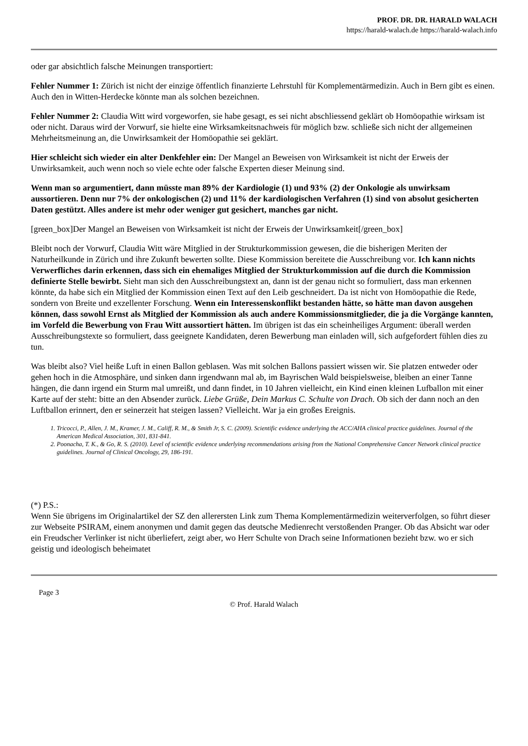PROF. DR. DR. HARALD WALACH
https://harald-walach.de https://harald-walach.info
oder gar absichtlich falsche Meinungen transportiert:
Fehler Nummer 1: Zürich ist nicht der einzige öffentlich finanzierte Lehrstuhl für Komplementärmedizin. Auch in Bern gibt es einen. Auch den in Witten-Herdecke könnte man als solchen bezeichnen.
Fehler Nummer 2: Claudia Witt wird vorgeworfen, sie habe gesagt, es sei nicht abschliessend geklärt ob Homöopathie wirksam ist oder nicht. Daraus wird der Vorwurf, sie hielte eine Wirksamkeitsnachweis für möglich bzw. schließe sich nicht der allgemeinen Mehrheitsmeinung an, die Unwirksamkeit der Homöopathie sei geklärt.
Hier schleicht sich wieder ein alter Denkfehler ein: Der Mangel an Beweisen von Wirksamkeit ist nicht der Erweis der Unwirksamkeit, auch wenn noch so viele echte oder falsche Experten dieser Meinung sind.
Wenn man so argumentiert, dann müsste man 89% der Kardiologie (1) und 93% (2) der Onkologie als unwirksam aussortieren. Denn nur 7% der onkologischen (2) und 11% der kardiologischen Verfahren (1) sind von absolut gesicherten Daten gestützt. Alles andere ist mehr oder weniger gut gesichert, manches gar nicht.
[green_box]Der Mangel an Beweisen von Wirksamkeit ist nicht der Erweis der Unwirksamkeit[/green_box]
Bleibt noch der Vorwurf, Claudia Witt wäre Mitglied in der Strukturkommission gewesen, die die bisherigen Meriten der Naturheilkunde in Zürich und ihre Zukunft bewerten sollte. Diese Kommission bereitete die Ausschreibung vor. Ich kann nichts Verwerfliches darin erkennen, dass sich ein ehemaliges Mitglied der Strukturkommission auf die durch die Kommission definierte Stelle bewirbt. Sieht man sich den Ausschreibungstext an, dann ist der genau nicht so formuliert, dass man erkennen könnte, da habe sich ein Mitglied der Kommission einen Text auf den Leib geschneidert. Da ist nicht von Homöopathie die Rede, sondern von Breite und exzellenter Forschung. Wenn ein Interessenskonflikt bestanden hätte, so hätte man davon ausgehen können, dass sowohl Ernst als Mitglied der Kommission als auch andere Kommissionsmitglieder, die ja die Vorgänge kannten, im Vorfeld die Bewerbung von Frau Witt aussortiert hätten. Im übrigen ist das ein scheinheiliges Argument: überall werden Ausschreibungstexte so formuliert, dass geeignete Kandidaten, deren Bewerbung man einladen will, sich aufgefordert fühlen dies zu tun.
Was bleibt also? Viel heiße Luft in einen Ballon geblasen. Was mit solchen Ballons passiert wissen wir. Sie platzen entweder oder gehen hoch in die Atmosphäre, und sinken dann irgendwann mal ab, im Bayrischen Wald beispielsweise, bleiben an einer Tanne hängen, die dann irgend ein Sturm mal umreißt, und dann findet, in 10 Jahren vielleicht, ein Kind einen kleinen Lufballon mit einer Karte auf der steht: bitte an den Absender zurück. Liebe Grüße, Dein Markus C. Schulte von Drach. Ob sich der dann noch an den Luftballon erinnert, den er seinerzeit hat steigen lassen? Vielleicht. War ja ein großes Ereignis.
1. Tricocci, P., Allen, J. M., Kramer, J. M., Califf, R. M., & Smith Jr, S. C. (2009). Scientific evidence underlying the ACC/AHA clinical practice guidelines. Journal of the American Medical Association, 301, 831-841.
2. Poonacha, T. K., & Go, R. S. (2010). Level of scientific evidence underlying recommendations arising from the National Comprehensive Cancer Network clinical practice guidelines. Journal of Clinical Oncology, 29, 186-191.
(*) P.S.:
Wenn Sie übrigens im Originalartikel der SZ den allerersten Link zum Thema Komplementärmedizin weiterverfolgen, so führt dieser zur Webseite PSIRAM, einem anonymen und damit gegen das deutsche Medienrecht verstoßenden Pranger. Ob das Absicht war oder ein Freudscher Verlinker ist nicht überliefert, zeigt aber, wo Herr Schulte von Drach seine Informationen bezieht bzw. wo er sich geistig und ideologisch beheimatet
Page 3
© Prof. Harald Walach